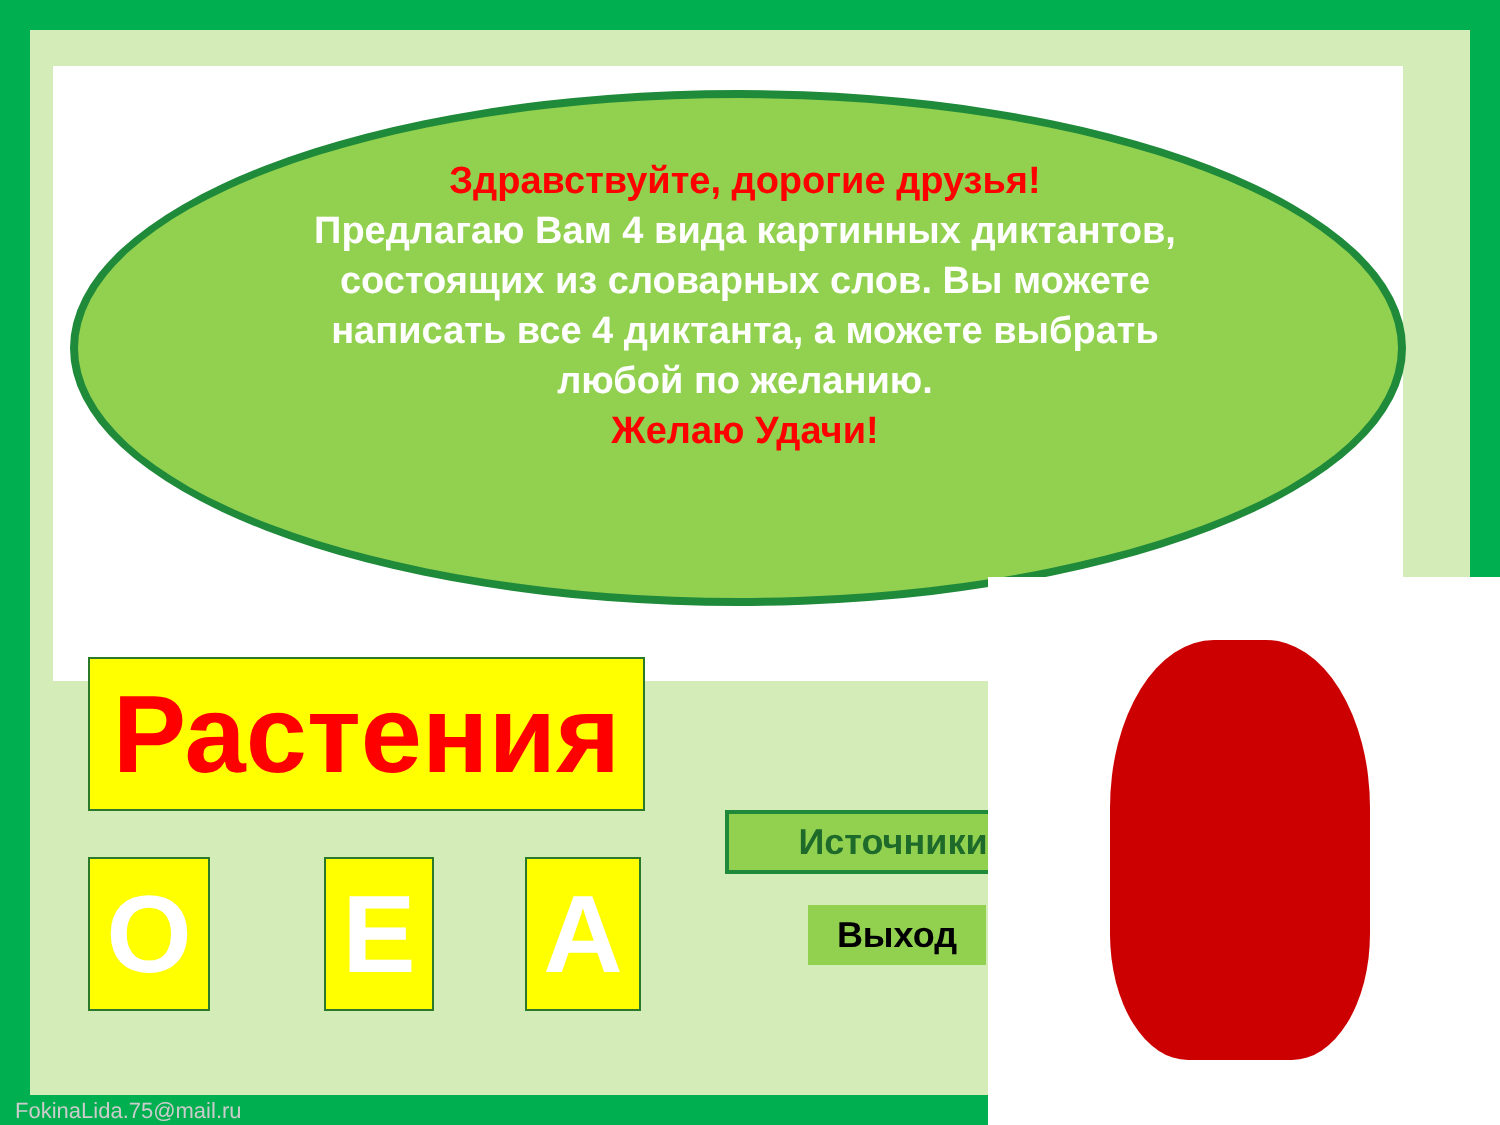Здравствуйте, дорогие друзья!
Предлагаю Вам 4 вида картинных диктантов, состоящих из словарных слов. Вы можете написать все 4 диктанта, а можете выбрать любой по желанию.
Желаю Удачи!
Растения
О Е А
Источники
Выход
FokinaLida.75@mail.ru